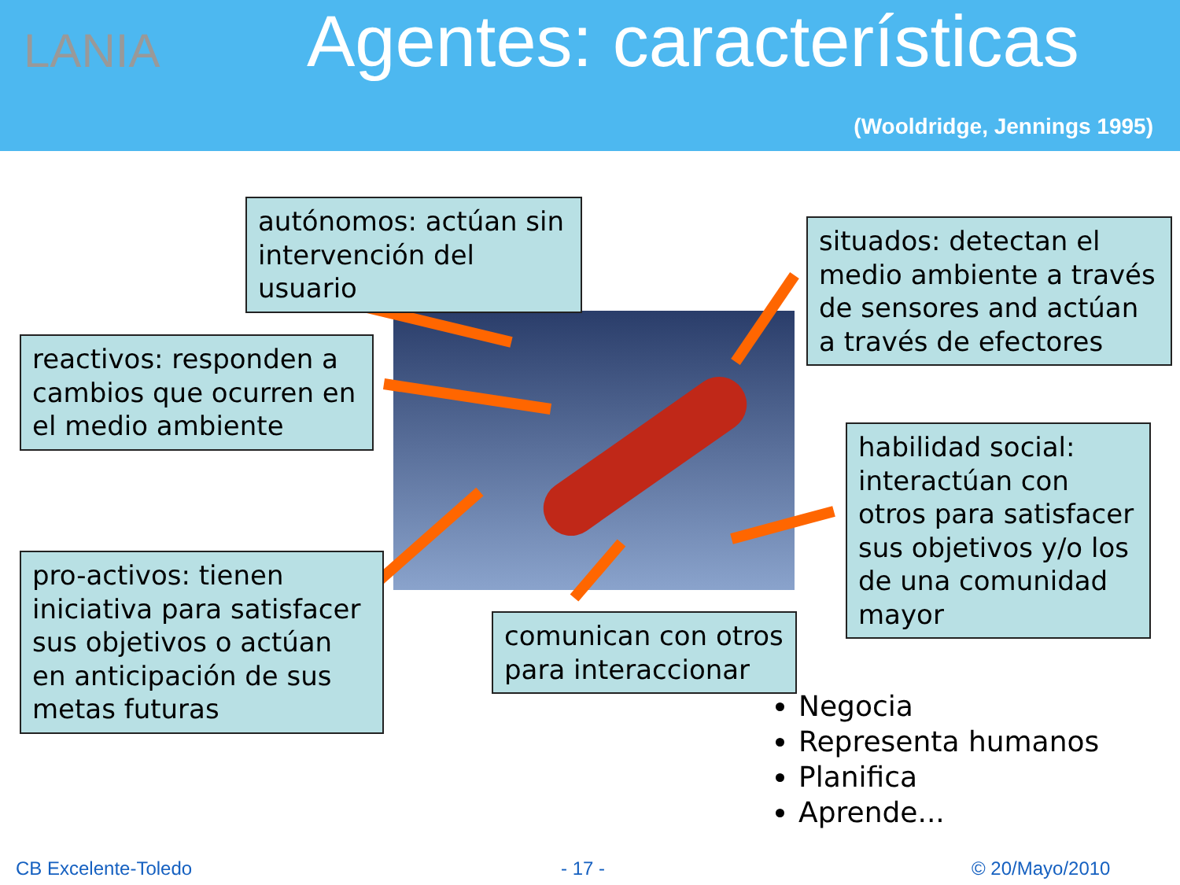LANIA Agentes: características
(Wooldridge, Jennings 1995)
autónomos: actúan sin intervención del usuario
situados: detectan el medio ambiente a través de sensores and actúan a través de efectores
reactivos: responden a cambios que ocurren en el medio ambiente
habilidad social: interactúan con otros para satisfacer sus objetivos y/o los de una comunidad mayor
pro-activos: tienen iniciativa para satisfacer sus objetivos o actúan en anticipación de sus metas futuras
comunican con otros para interaccionar
Negocia
Representa humanos
Planifica
Aprende...
CB Excelente-Toledo - 17 - © 20/Mayo/2010